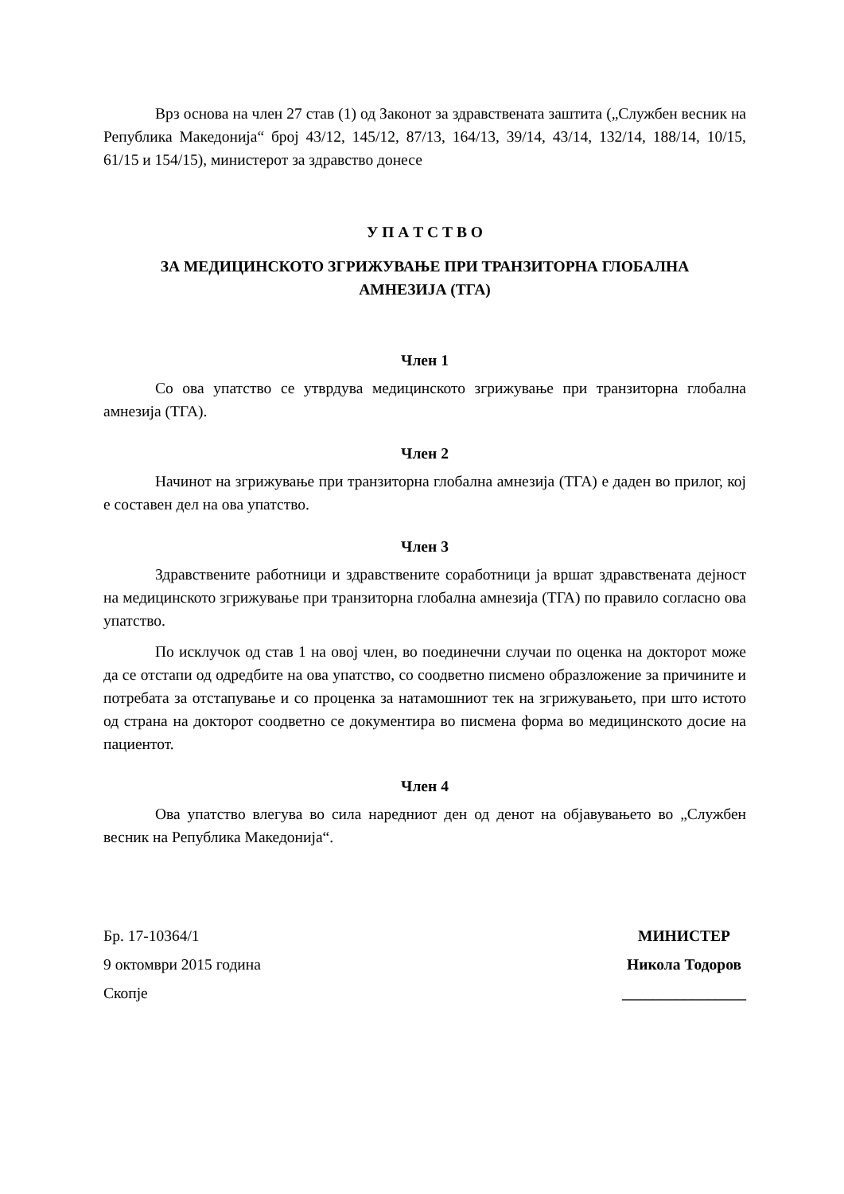Врз основа на член 27 став (1) од Законот за здравствената заштита („Службен весник на Република Македонија“ број 43/12, 145/12, 87/13, 164/13, 39/14, 43/14, 132/14, 188/14, 10/15, 61/15 и 154/15), министерот за здравство донесе
У П А Т С Т В О
ЗА МЕДИЦИНСКОТО ЗГРИЖУВАЊЕ ПРИ ТРАНЗИТОРНА ГЛОБАЛНА
АМНЕЗИЈА (ТГА)
Член 1
Со ова упатство се утврдува медицинското згрижување при транзиторна глобална амнезија (ТГА).
Член 2
Начинот на згрижување при транзиторна глобална амнезија (ТГА) е даден во прилог, кој е составен дел на ова упатство.
Член 3
Здравствените работници и здравствените соработници ја вршат здравствената дејност на медицинското згрижување при транзиторна глобална амнезија (ТГА) по правило согласно ова упатство.
По исклучок од став 1 на овој член, во поединечни случаи по оценка на докторот може да се отстапи од одредбите на ова упатство, со соодветно писмено образложение за причините и потребата за отстапување и со проценка за натамошниот тек на згрижувањето, при што истото од страна на докторот соодветно се документира во писмена форма во медицинското досие на пациентот.
Член 4
Ова упатство влегува во сила наредниот ден од денот на објавувањето во „Службен весник на Република Македонија“.
Бр. 17-10364/1
9 октомври 2015 година
Скопје
МИНИСТЕР
Никола Тодоров
________________